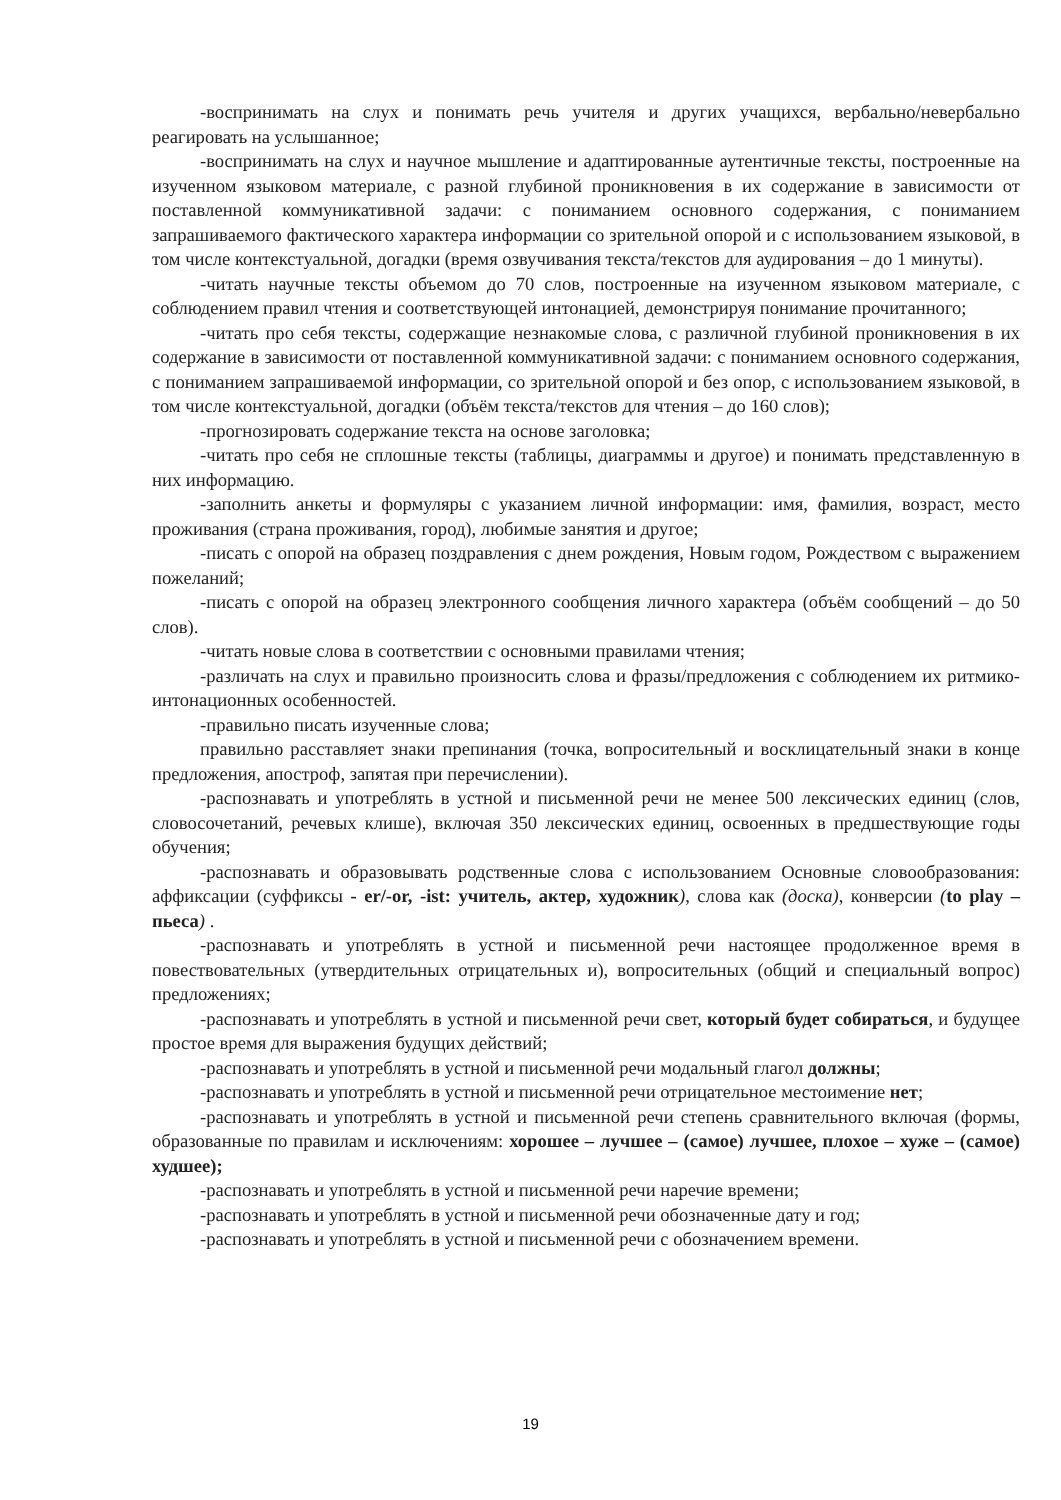-воспринимать на слух и понимать речь учителя и других учащихся, вербально/невербально реагировать на услышанное;
-воспринимать на слух и научное мышление и адаптированные аутентичные тексты, построенные на изученном языковом материале, с разной глубиной проникновения в их содержание в зависимости от поставленной коммуникативной задачи: с пониманием основного содержания, с пониманием запрашиваемого фактического характера информации со зрительной опорой и с использованием языковой, в том числе контекстуальной, догадки (время озвучивания текста/текстов для аудирования – до 1 минуты).
-читать научные тексты объемом до 70 слов, построенные на изученном языковом материале, с соблюдением правил чтения и соответствующей интонацией, демонстрируя понимание прочитанного;
-читать про себя тексты, содержащие незнакомые слова, с различной глубиной проникновения в их содержание в зависимости от поставленной коммуникативной задачи: с пониманием основного содержания, с пониманием запрашиваемой информации, со зрительной опорой и без опор, с использованием языковой, в том числе контекстуальной, догадки (объём текста/текстов для чтения – до 160 слов);
-прогнозировать содержание текста на основе заголовка;
-читать про себя не сплошные тексты (таблицы, диаграммы и другое) и понимать представленную в них информацию.
-заполнить анкеты и формуляры с указанием личной информации: имя, фамилия, возраст, место проживания (страна проживания, город), любимые занятия и другое;
-писать с опорой на образец поздравления с днем рождения, Новым годом, Рождеством с выражением пожеланий;
-писать с опорой на образец электронного сообщения личного характера (объём сообщений – до 50 слов).
-читать новые слова в соответствии с основными правилами чтения;
-различать на слух и правильно произносить слова и фразы/предложения с соблюдением их ритмико-интонационных особенностей.
-правильно писать изученные слова;
правильно расставляет знаки препинания (точка, вопросительный и восклицательный знаки в конце предложения, апостроф, запятая при перечислении).
-распознавать и употреблять в устной и письменной речи не менее 500 лексических единиц (слов, словосочетаний, речевых клише), включая 350 лексических единиц, освоенных в предшествующие годы обучения;
-распознавать и образовывать родственные слова с использованием Основные словообразования: аффиксации (суффиксы - er/-or, -ist: учитель, актер, художник), слова как (доска), конверсии (to play – пьеса) .
-распознавать и употреблять в устной и письменной речи настоящее продолженное время в повествовательных (утвердительных отрицательных и), вопросительных (общий и специальный вопрос) предложениях;
-распознавать и употреблять в устной и письменной речи свет, который будет собираться, и будущее простое время для выражения будущих действий;
-распознавать и употреблять в устной и письменной речи модальный глагол должны;
-распознавать и употреблять в устной и письменной речи отрицательное местоимение нет;
-распознавать и употреблять в устной и письменной речи степень сравнительного включая (формы, образованные по правилам и исключениям: хорошее – лучшее – (самое) лучшее, плохое – хуже – (самое) худшее);
-распознавать и употреблять в устной и письменной речи наречие времени;
-распознавать и употреблять в устной и письменной речи обозначенные дату и год;
-распознавать и употреблять в устной и письменной речи с обозначением времени.
19